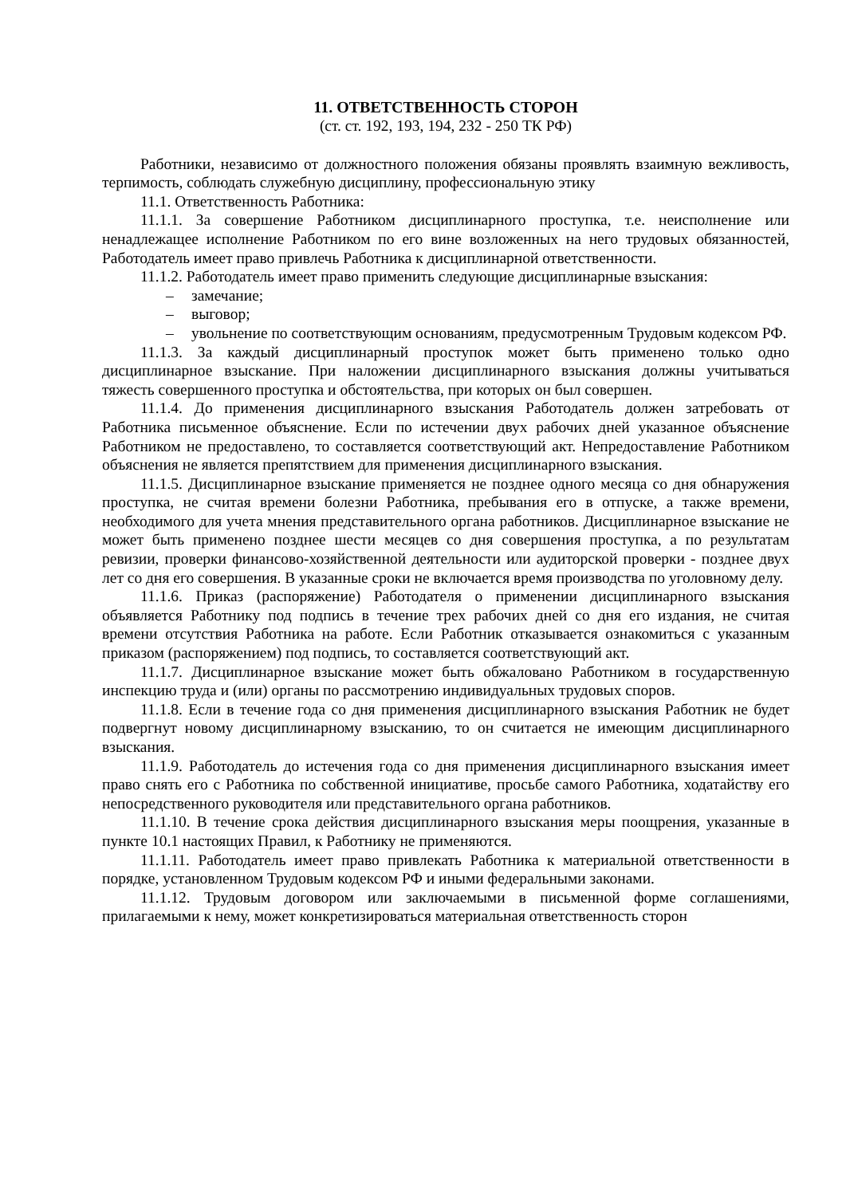11. ОТВЕТСТВЕННОСТЬ СТОРОН
(ст. ст. 192, 193, 194, 232 - 250 ТК РФ)
Работники, независимо от должностного положения обязаны проявлять взаимную вежливость, терпимость, соблюдать служебную дисциплину, профессиональную этику
11.1. Ответственность Работника:
11.1.1. За совершение Работником дисциплинарного проступка, т.е. неисполнение или ненадлежащее исполнение Работником по его вине возложенных на него трудовых обязанностей, Работодатель имеет право привлечь Работника к дисциплинарной ответственности.
11.1.2. Работодатель имеет право применить следующие дисциплинарные взыскания:
– замечание;
– выговор;
– увольнение по соответствующим основаниям, предусмотренным Трудовым кодексом РФ.
11.1.3. За каждый дисциплинарный проступок может быть применено только одно дисциплинарное взыскание. При наложении дисциплинарного взыскания должны учитываться тяжесть совершенного проступка и обстоятельства, при которых он был совершен.
11.1.4. До применения дисциплинарного взыскания Работодатель должен затребовать от Работника письменное объяснение. Если по истечении двух рабочих дней указанное объяснение Работником не предоставлено, то составляется соответствующий акт. Непредоставление Работником объяснения не является препятствием для применения дисциплинарного взыскания.
11.1.5. Дисциплинарное взыскание применяется не позднее одного месяца со дня обнаружения проступка, не считая времени болезни Работника, пребывания его в отпуске, а также времени, необходимого для учета мнения представительного органа работников. Дисциплинарное взыскание не может быть применено позднее шести месяцев со дня совершения проступка, а по результатам ревизии, проверки финансово-хозяйственной деятельности или аудиторской проверки - позднее двух лет со дня его совершения. В указанные сроки не включается время производства по уголовному делу.
11.1.6. Приказ (распоряжение) Работодателя о применении дисциплинарного взыскания объявляется Работнику под подпись в течение трех рабочих дней со дня его издания, не считая времени отсутствия Работника на работе. Если Работник отказывается ознакомиться с указанным приказом (распоряжением) под подпись, то составляется соответствующий акт.
11.1.7. Дисциплинарное взыскание может быть обжаловано Работником в государственную инспекцию труда и (или) органы по рассмотрению индивидуальных трудовых споров.
11.1.8. Если в течение года со дня применения дисциплинарного взыскания Работник не будет подвергнут новому дисциплинарному взысканию, то он считается не имеющим дисциплинарного взыскания.
11.1.9. Работодатель до истечения года со дня применения дисциплинарного взыскания имеет право снять его с Работника по собственной инициативе, просьбе самого Работника, ходатайству его непосредственного руководителя или представительного органа работников.
11.1.10. В течение срока действия дисциплинарного взыскания меры поощрения, указанные в пункте 10.1 настоящих Правил, к Работнику не применяются.
11.1.11. Работодатель имеет право привлекать Работника к материальной ответственности в порядке, установленном Трудовым кодексом РФ и иными федеральными законами.
11.1.12. Трудовым договором или заключаемыми в письменной форме соглашениями, прилагаемыми к нему, может конкретизироваться материальная ответственность сторон